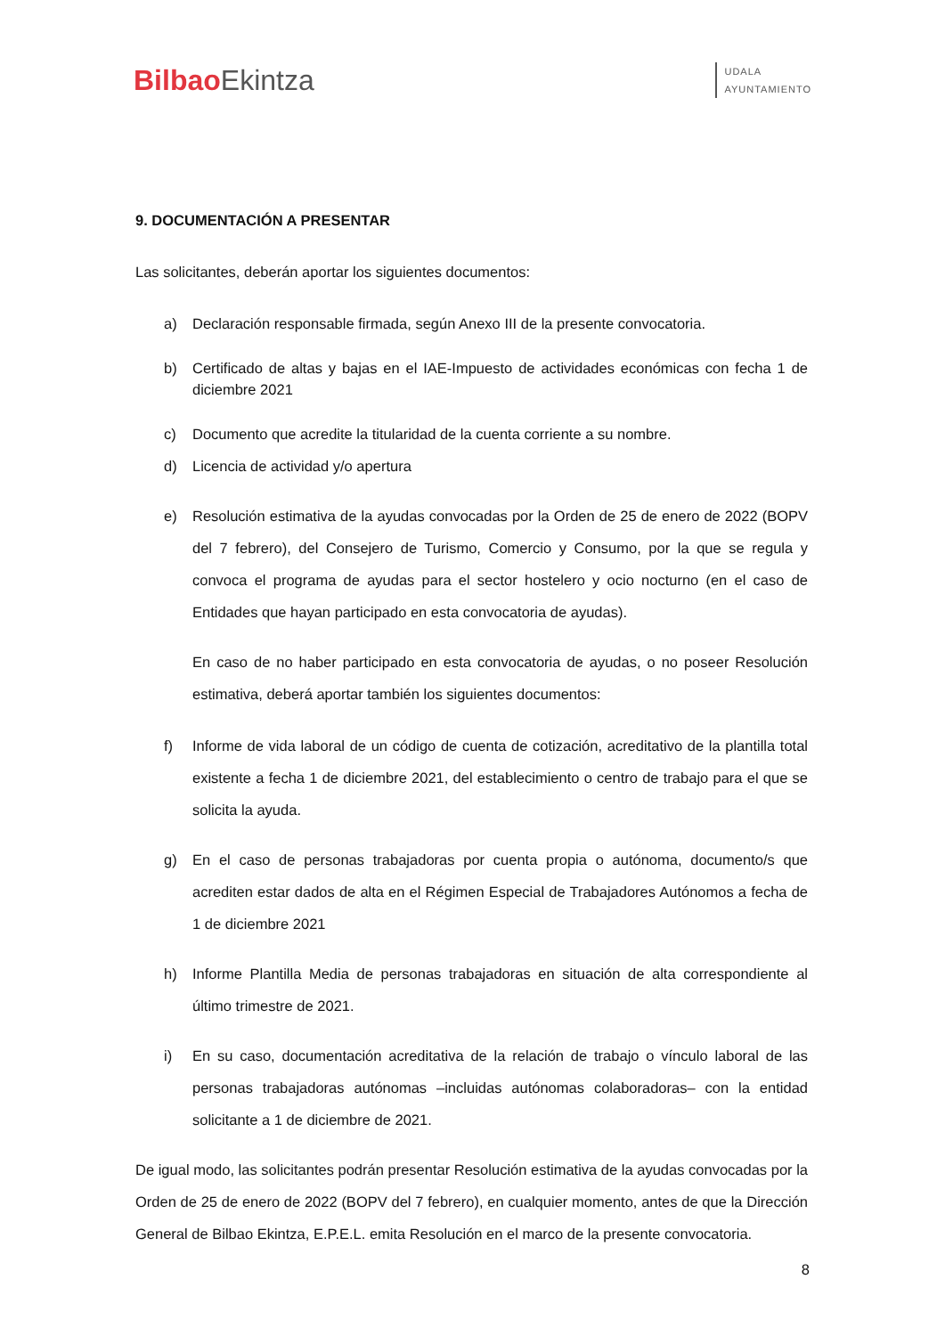BilbaoEkintza
UDALA
AYUNTAMIENTO
9. DOCUMENTACIÓN A PRESENTAR
Las solicitantes, deberán aportar los siguientes documentos:
a) Declaración responsable firmada, según Anexo III de la presente convocatoria.
b) Certificado de altas y bajas en el IAE-Impuesto de actividades económicas con fecha 1 de diciembre 2021
c) Documento que acredite la titularidad de la cuenta corriente a su nombre.
d) Licencia de actividad y/o apertura
e) Resolución estimativa de la ayudas convocadas por la Orden de 25 de enero de 2022 (BOPV del 7 febrero), del Consejero de Turismo, Comercio y Consumo, por la que se regula y convoca el programa de ayudas para el sector hostelero y ocio nocturno (en el caso de Entidades que hayan participado en esta convocatoria de ayudas).
En caso de no haber participado en esta convocatoria de ayudas, o no poseer Resolución estimativa, deberá aportar también los siguientes documentos:
f) Informe de vida laboral de un código de cuenta de cotización, acreditativo de la plantilla total existente a fecha 1 de diciembre 2021, del establecimiento o centro de trabajo para el que se solicita la ayuda.
g) En el caso de personas trabajadoras por cuenta propia o autónoma, documento/s que acrediten estar dados de alta en el Régimen Especial de Trabajadores Autónomos a fecha de 1 de diciembre 2021
h) Informe Plantilla Media de personas trabajadoras en situación de alta correspondiente al último trimestre de 2021.
i) En su caso, documentación acreditativa de la relación de trabajo o vínculo laboral de las personas trabajadoras autónomas –incluidas autónomas colaboradoras– con la entidad solicitante a 1 de diciembre de 2021.
De igual modo, las solicitantes podrán presentar Resolución estimativa de la ayudas convocadas por la Orden de 25 de enero de 2022 (BOPV del 7 febrero), en cualquier momento, antes de que la Dirección General de Bilbao Ekintza, E.P.E.L. emita Resolución en el marco de la presente convocatoria.
8